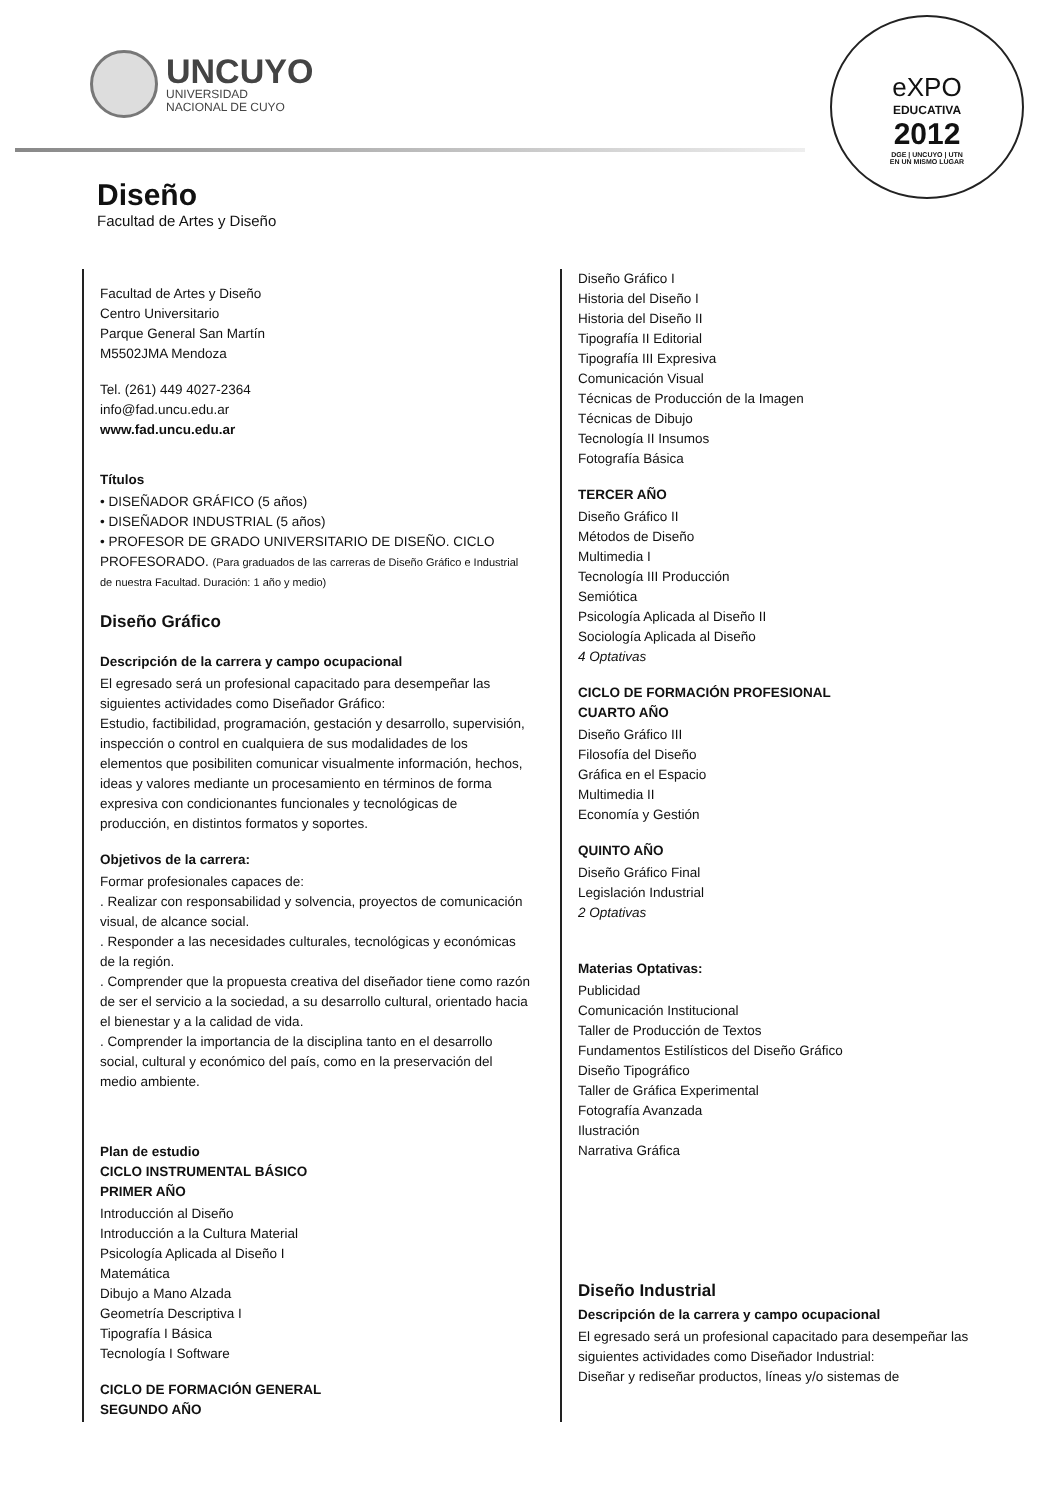UNCUYO
UNIVERSIDAD
NACIONAL DE CUYO
eXPO
EDUCATIVA
2012
DGE | UNCUYO | UTN
EN UN MISMO LUGAR
Diseño
Facultad de Artes y Diseño
Facultad de Artes y Diseño
Centro Universitario
Parque General San Martín
M5502JMA Mendoza
Tel. (261) 449 4027-2364
info@fad.uncu.edu.ar
www.fad.uncu.edu.ar
Títulos
• DISEÑADOR GRÁFICO (5 años)
• DISEÑADOR INDUSTRIAL (5 años)
• PROFESOR DE GRADO UNIVERSITARIO DE DISEÑO. CICLO PROFESORADO. (Para graduados de las carreras de Diseño Gráfico e Industrial de nuestra Facultad. Duración: 1 año y medio)
Diseño Gráfico
Descripción de la carrera y campo ocupacional
El egresado será un profesional capacitado para desempeñar las siguientes actividades como Diseñador Gráfico:
Estudio, factibilidad, programación, gestación y desarrollo, supervisión, inspección o control en cualquiera de sus modalidades de los elementos que posibiliten comunicar visualmente información, hechos, ideas y valores mediante un procesamiento en términos de forma expresiva con condicionantes funcionales y tecnológicas de producción, en distintos formatos y soportes.
Objetivos de la carrera:
Formar profesionales capaces de:
. Realizar con responsabilidad y solvencia, proyectos de comunicación visual, de alcance social.
. Responder a las necesidades culturales, tecnológicas y económicas de la región.
. Comprender que la propuesta creativa del diseñador tiene como razón de ser el servicio a la sociedad, a su desarrollo cultural, orientado hacia el bienestar y a la calidad de vida.
. Comprender la importancia de la disciplina tanto en el desarrollo social, cultural y económico del país, como en la preservación del medio ambiente.
Plan de estudio
CICLO INSTRUMENTAL BÁSICO
PRIMER AÑO
Introducción al Diseño
Introducción a la Cultura Material
Psicología Aplicada al Diseño I
Matemática
Dibujo a Mano Alzada
Geometría Descriptiva I
Tipografía I Básica
Tecnología I Software
CICLO DE FORMACIÓN GENERAL
SEGUNDO AÑO
Diseño Gráfico I
Historia del Diseño I
Historia del Diseño II
Tipografía II Editorial
Tipografía III Expresiva
Comunicación Visual
Técnicas de Producción de la Imagen
Técnicas de Dibujo
Tecnología II Insumos
Fotografía Básica
TERCER AÑO
Diseño Gráfico II
Métodos de Diseño
Multimedia I
Tecnología III Producción
Semiótica
Psicología Aplicada al Diseño II
Sociología Aplicada al Diseño
4 Optativas
CICLO DE FORMACIÓN PROFESIONAL
CUARTO AÑO
Diseño Gráfico III
Filosofía del Diseño
Gráfica en el Espacio
Multimedia II
Economía y Gestión
QUINTO AÑO
Diseño Gráfico Final
Legislación Industrial
2 Optativas
Materias Optativas:
Publicidad
Comunicación Institucional
Taller de Producción de Textos
Fundamentos Estilísticos del Diseño Gráfico
Diseño Tipográfico
Taller de Gráfica Experimental
Fotografía Avanzada
Ilustración
Narrativa Gráfica
Diseño Industrial
Descripción de la carrera y campo ocupacional
El egresado será un profesional capacitado para desempeñar las siguientes actividades como Diseñador Industrial:
Diseñar y rediseñar productos, líneas y/o sistemas de